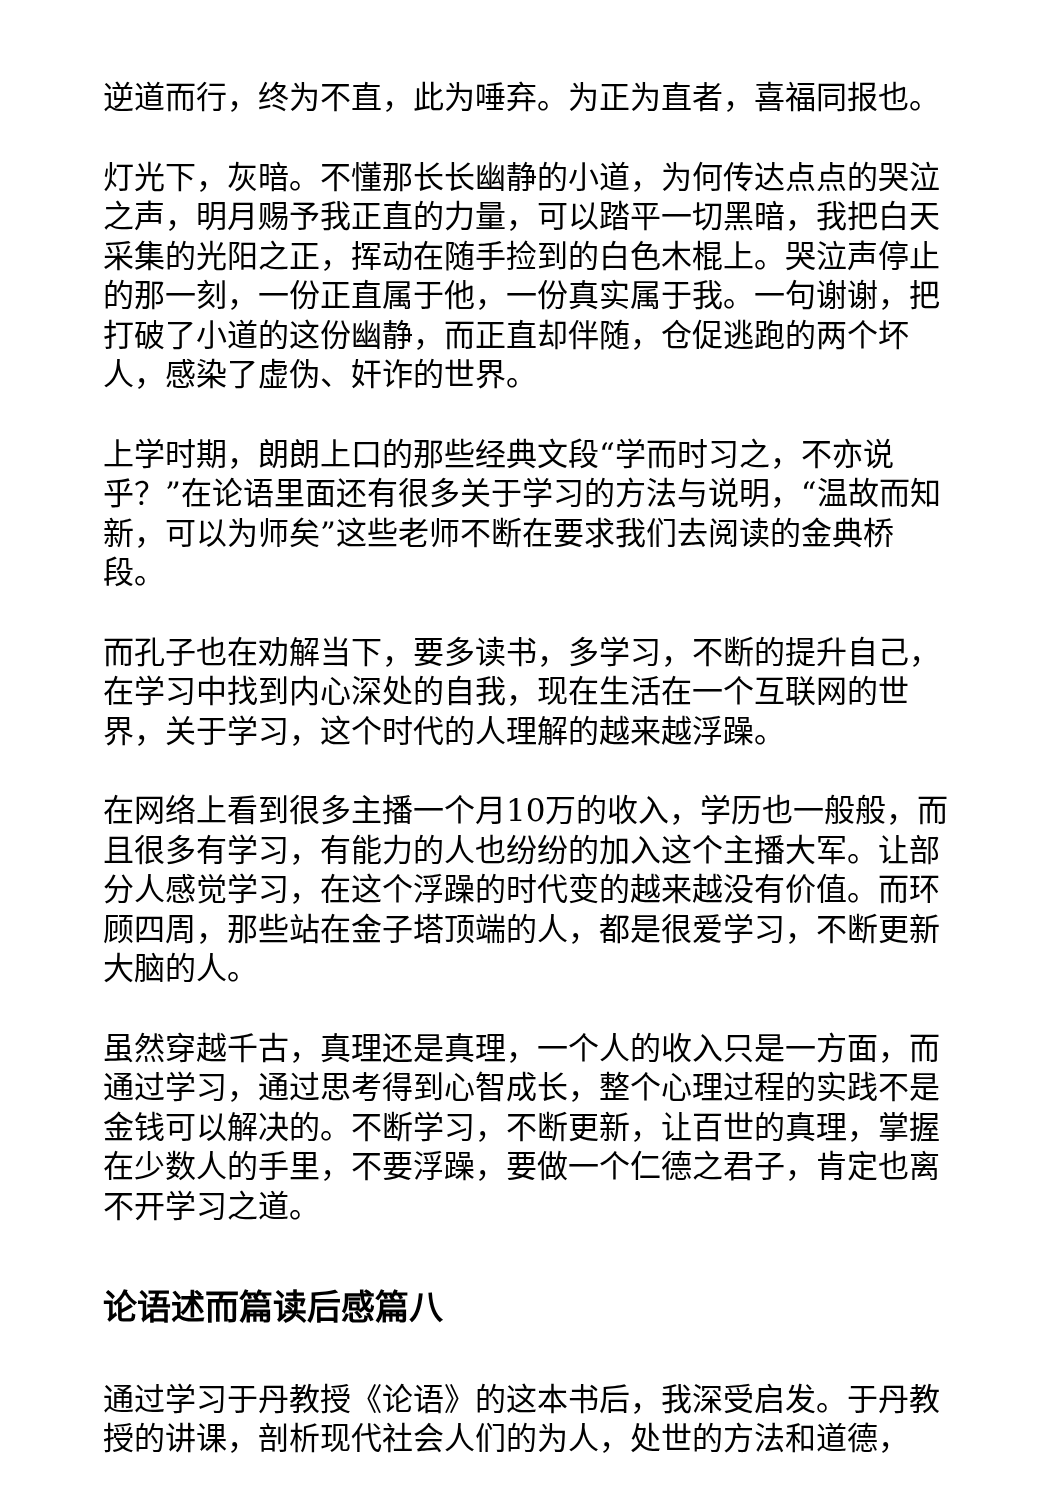逆道而行，终为不直，此为唾弃。为正为直者，喜福同报也。
灯光下，灰暗。不懂那长长幽静的小道，为何传达点点的哭泣之声，明月赐予我正直的力量，可以踏平一切黑暗，我把白天采集的光阳之正，挥动在随手捡到的白色木棍上。哭泣声停止的那一刻，一份正直属于他，一份真实属于我。一句谢谢，把打破了小道的这份幽静，而正直却伴随，仓促逃跑的两个坏人，感染了虚伪、奸诈的世界。
上学时期，朗朗上口的那些经典文段“学而时习之，不亦说乎？”在论语里面还有很多关于学习的方法与说明，“温故而知新，可以为师矣”这些老师不断在要求我们去阅读的金典桥段。
而孔子也在劝解当下，要多读书，多学习，不断的提升自己，在学习中找到内心深处的自我，现在生活在一个互联网的世界，关于学习，这个时代的人理解的越来越浮躁。
在网络上看到很多主播一个月10万的收入，学历也一般般，而且很多有学习，有能力的人也纷纷的加入这个主播大军。让部分人感觉学习，在这个浮躁的时代变的越来越没有价值。而环顾四周，那些站在金子塔顶端的人，都是很爱学习，不断更新大脑的人。
虽然穿越千古，真理还是真理，一个人的收入只是一方面，而通过学习，通过思考得到心智成长，整个心理过程的实践不是金钱可以解决的。不断学习，不断更新，让百世的真理，掌握在少数人的手里，不要浮躁，要做一个仁德之君子，肯定也离不开学习之道。
论语述而篇读后感篇八
通过学习于丹教授《论语》的这本书后，我深受启发。于丹教授的讲课，剖析现代社会人们的为人，处世的方法和道德，